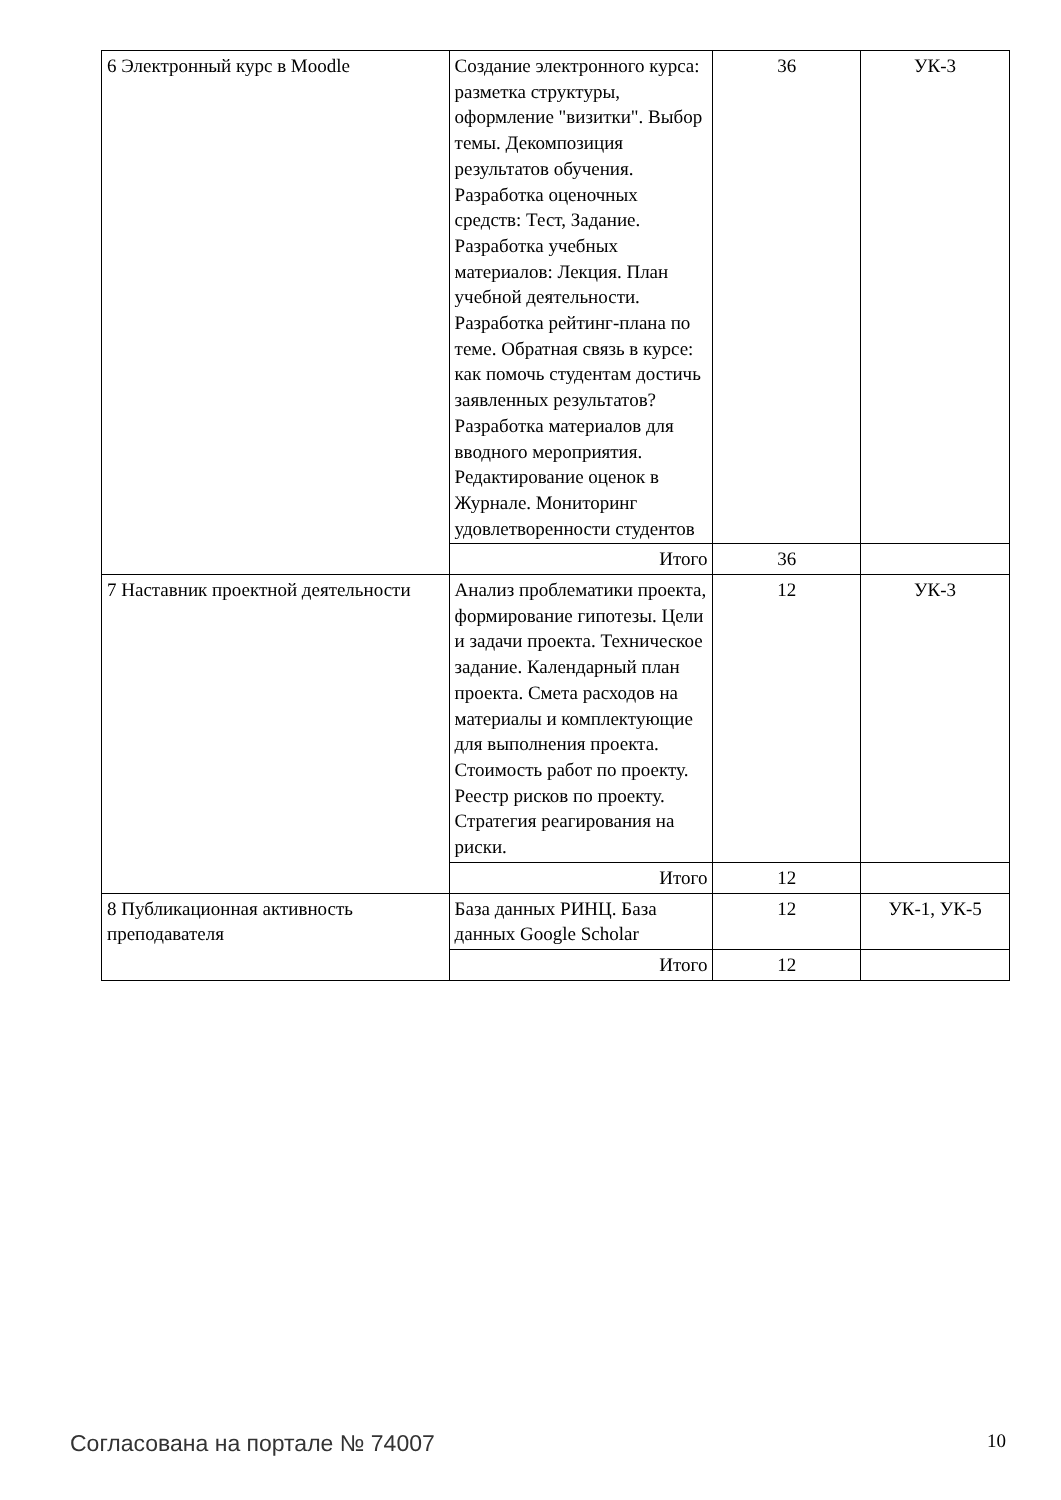| 6 Электронный курс в Moodle | Создание электронного курса: разметка структуры, оформление "визитки". Выбор темы. Декомпозиция результатов обучения. Разработка оценочных средств: Тест, Задание. Разработка учебных материалов: Лекция. План учебной деятельности. Разработка рейтинг-плана по теме. Обратная связь в курсе: как помочь студентам достичь заявленных результатов? Разработка материалов для вводного мероприятия. Редактирование оценок в Журнале. Мониторинг удовлетворенности студентов | 36 | УК-3 |
| | Итого | 36 | |
| 7 Наставник проектной деятельности | Анализ проблематики проекта, формирование гипотезы. Цели и задачи проекта. Техническое задание. Календарный план проекта. Смета расходов на материалы и комплектующие для выполнения проекта. Стоимость работ по проекту. Реестр рисков по проекту. Стратегия реагирования на риски. | 12 | УК-3 |
| | Итого | 12 | |
| 8 Публикационная активность преподавателя | База данных РИНЦ. База данных Google Scholar | 12 | УК-1, УК-5 |
| | Итого | 12 | |
Согласована на портале № 74007 10